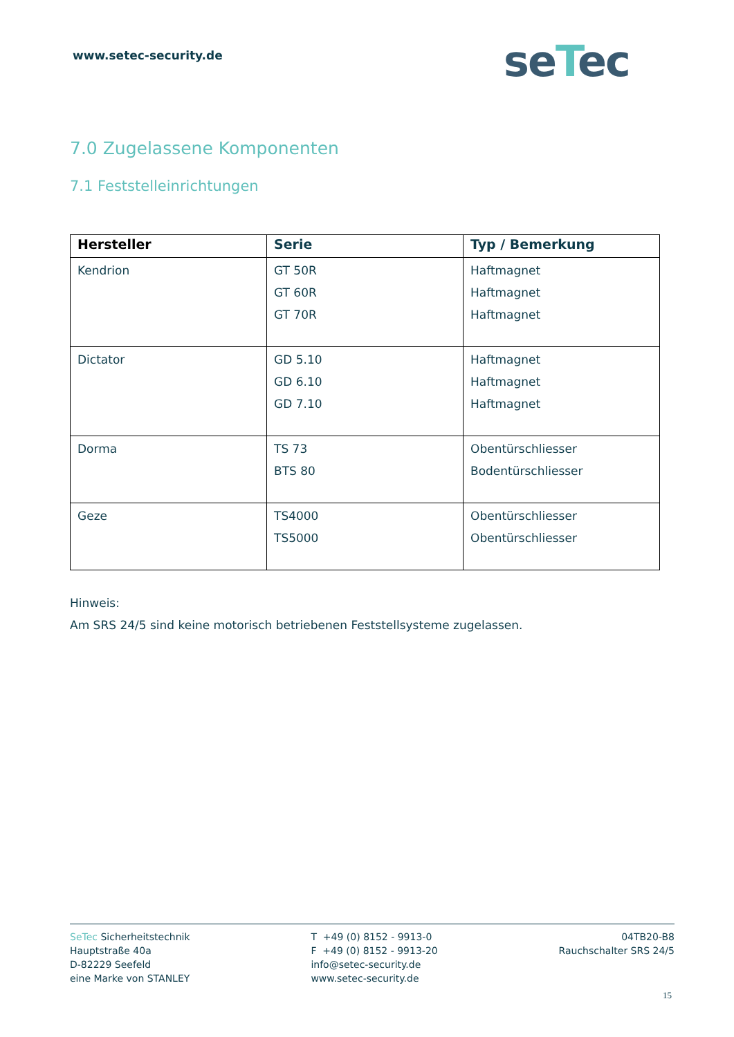www.setec-security.de seTec
7.0 Zugelassene Komponenten
7.1 Feststelleinrichtungen
| Hersteller | Serie | Typ / Bemerkung |
| --- | --- | --- |
| Kendrion | GT 50R GT 60R GT 70R | Haftmagnet Haftmagnet Haftmagnet |
| Dictator | GD 5.10 GD 6.10 GD 7.10 | Haftmagnet Haftmagnet Haftmagnet |
| Dorma | TS 73 BTS 80 | Obentürschliesser Bodentürschliesser |
| Geze | TS4000 TS5000 | Obentürschliesser Obentürschliesser |
Hinweis:
Am SRS 24/5 sind keine motorisch betriebenen Feststellsysteme zugelassen.
SeTec Sicherheitstechnik
Hauptstraße 40a
D-82229 Seefeld
eine Marke von STANLEY
T +49 (0) 8152 - 9913-0
F +49 (0) 8152 - 9913-20
info@setec-security.de
www.setec-security.de
04TB20-B8
Rauchschalter SRS 24/5
15